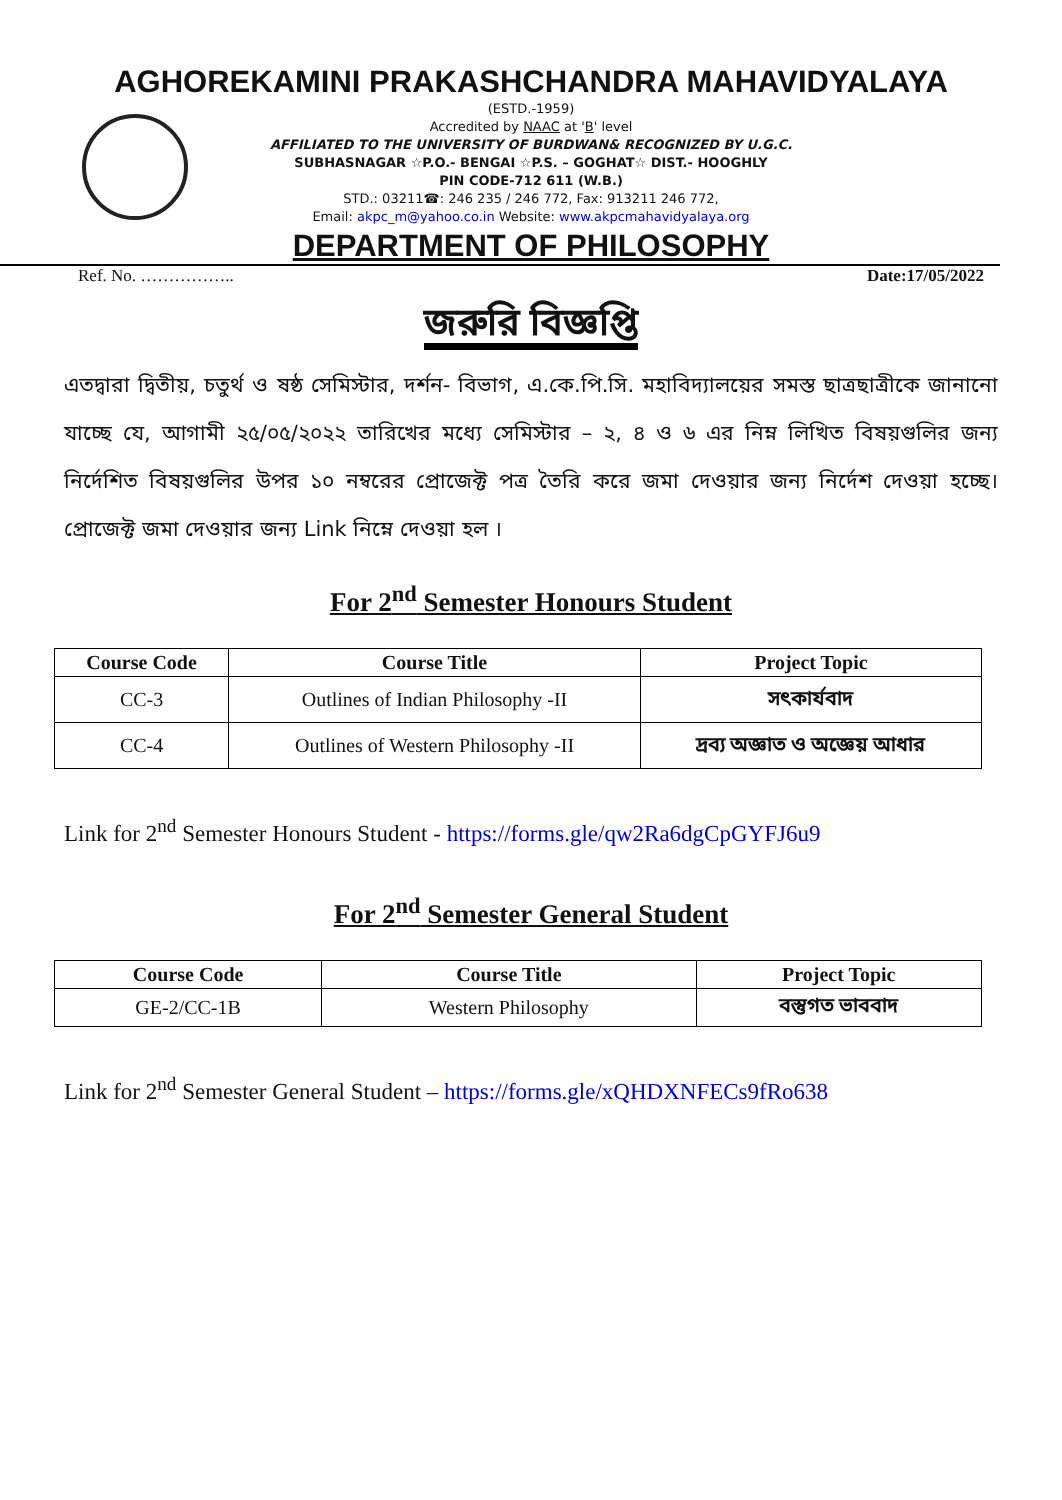AGHOREKAMINI PRAKASHCHANDRA MAHAVIDYALAYA
(ESTD.-1959)
Accredited by NAAC at 'B' level
AFFILIATED TO THE UNIVERSITY OF BURDWAN& RECOGNIZED BY U.G.C.
SUBHASNAGAR ☆P.O.- BENGAI ☆P.S. – GOGHAT☆ DIST.- HOOGHLY
PIN CODE-712 611 (W.B.)
STD.: 03211☎: 246 235 / 246 772, Fax: 913211 246 772,
Email: akpc_m@yahoo.co.in Website: www.akpcmahavidyalaya.org
DEPARTMENT OF PHILOSOPHY
Ref. No. …………….. Date:17/05/2022
জরুরি বিজ্ঞপ্তি
এতদ্বারা দ্বিতীয়, চতুর্থ ও ষষ্ঠ সেমিস্টার, দর্শন- বিভাগ, এ.কে.পি.সি. মহাবিদ্যালয়ের সমস্ত ছাত্রছাত্রীকে জানানো যাচ্ছে যে, আগামী ২৫/০৫/২০২২ তারিখের মধ্যে সেমিস্টার – ২, ৪ ও ৬ এর নিম্ন লিখিত বিষয়গুলির জন্য নির্দেশিত বিষয়গুলির উপর ১০ নম্বরের প্রোজেক্ট পত্র তৈরি করে জমা দেওয়ার জন্য নির্দেশ দেওয়া হচ্ছে। প্রোজেক্ট জমা দেওয়ার জন্য Link নিম্নে দেওয়া হল ।
For 2<sup>nd</sup> Semester Honours Student
| Course Code | Course Title | Project Topic |
| --- | --- | --- |
| CC-3 | Outlines of Indian Philosophy -II | সৎকার্যবাদ |
| CC-4 | Outlines of Western Philosophy -II | দ্রব্য অজ্ঞাত ও অজ্ঞেয় আধার |
Link for 2<sup>nd</sup> Semester Honours Student - https://forms.gle/qw2Ra6dgCpGYFJ6u9
For 2<sup>nd</sup> Semester General Student
| Course Code | Course Title | Project Topic |
| --- | --- | --- |
| GE-2/CC-1B | Western Philosophy | বস্তুগত ভাববাদ |
Link for 2<sup>nd</sup> Semester General Student – https://forms.gle/xQHDXNFECs9fRo638